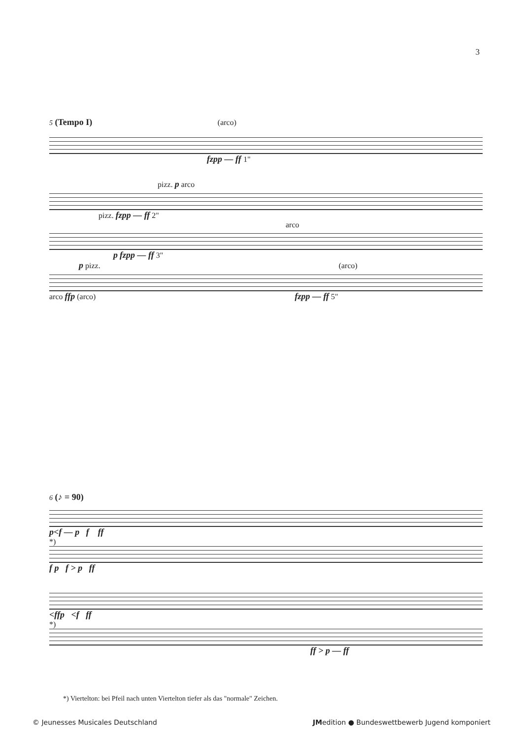3
5 (Tempo I) (arco)
fzpp — ff 1"
pizz. p arco
pizz. fzpp — ff 2"
arco
p fzpp — ff 3"
p pizz. (arco)
arco ffp (arco) fzpp — ff 5"
6 (♪ = 90)
p<f — p f ff
*)
f p f > p ff
<ffp <f ff
*)
ff > p — ff
*) Viertelton: bei Pfeil nach unten Viertelton tiefer als das "normale" Zeichen.
© Jeunesses Musicales Deutschland JMedition ● Bundeswettbewerb Jugend komponiert